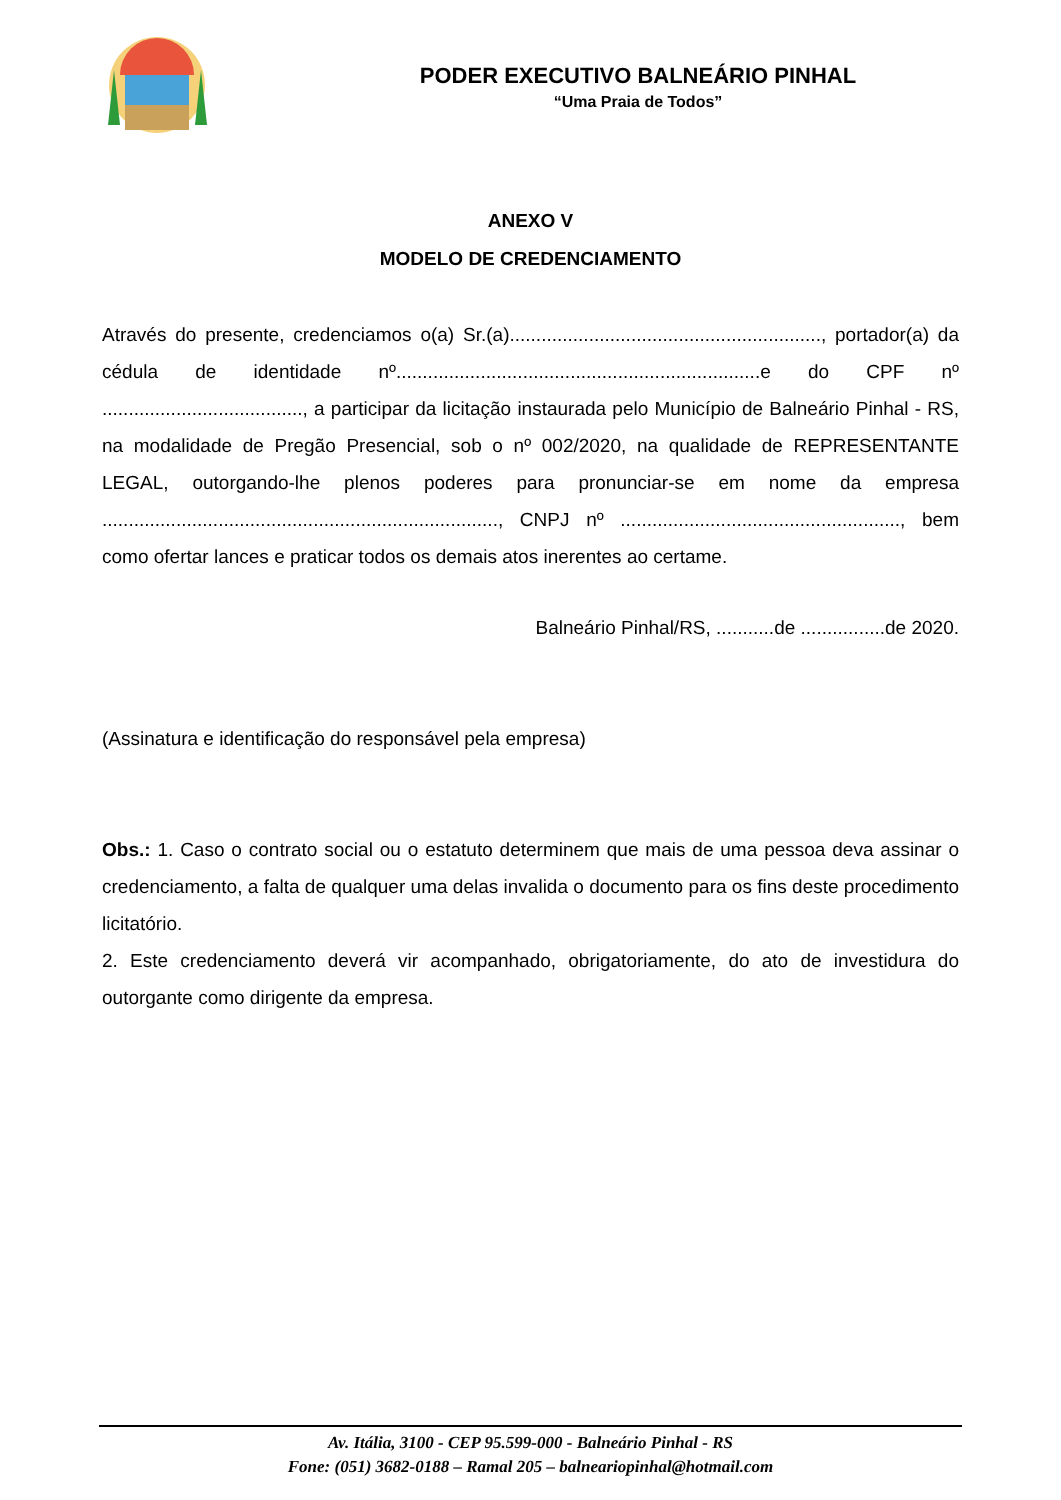PODER EXECUTIVO BALNEÁRIO PINHAL
“Uma Praia de Todos”
ANEXO V
MODELO DE CREDENCIAMENTO
Através do presente, credenciamos o(a) Sr.(a)..........................................................., portador(a) da cédula de identidade nº.....................................................................e do CPF nº ......................................, a participar da licitação instaurada pelo Município de Balneário Pinhal - RS, na modalidade de Pregão Presencial, sob o nº 002/2020, na qualidade de REPRESENTANTE LEGAL, outorgando-lhe plenos poderes para pronunciar-se em nome da empresa ..........................................................................., CNPJ nº ....................................................., bem como ofertar lances e praticar todos os demais atos inerentes ao certame.
Balneário Pinhal/RS, ...........de ................de 2020.
(Assinatura e identificação do responsável pela empresa)
Obs.: 1. Caso o contrato social ou o estatuto determinem que mais de uma pessoa deva assinar o credenciamento, a falta de qualquer uma delas invalida o documento para os fins deste procedimento licitatório.
2. Este credenciamento deverá vir acompanhado, obrigatoriamente, do ato de investidura do outorgante como dirigente da empresa.
Av. Itália, 3100 - CEP 95.599-000 - Balneário Pinhal - RS
Fone: (051) 3682-0188 – Ramal 205 – balneariopinhal@hotmail.com